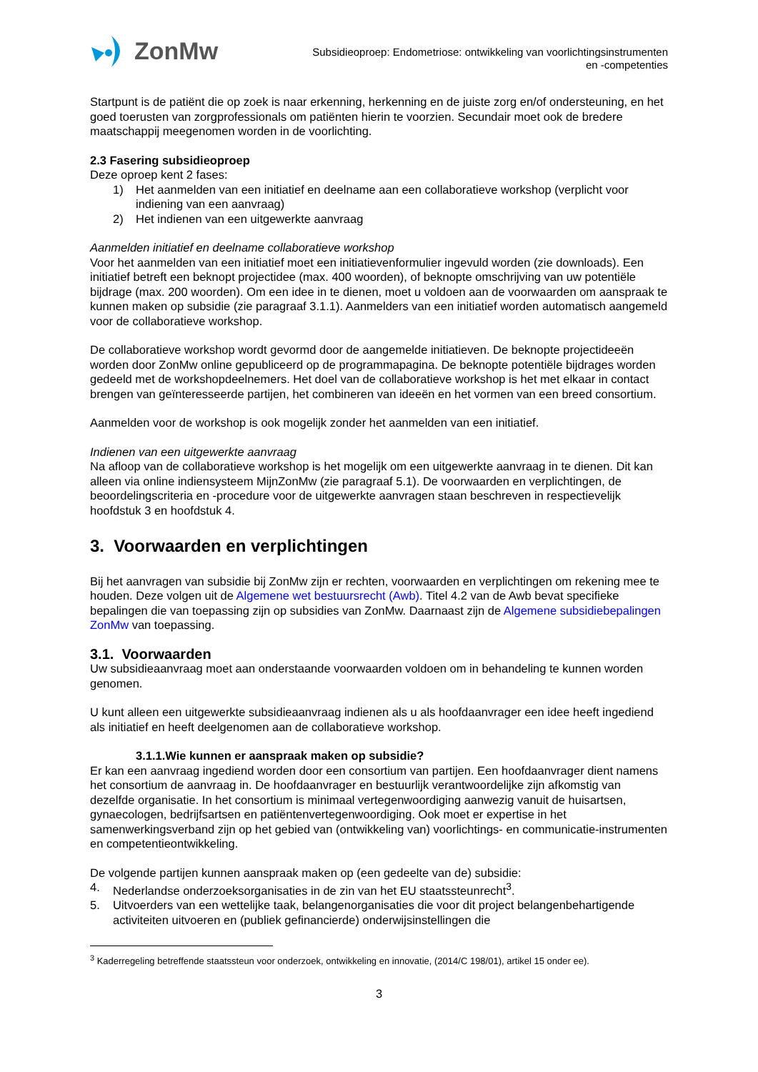ZonMw
Subsidieoproep: Endometriose: ontwikkeling van voorlichtingsinstrumenten
en -competenties
Startpunt is de patiënt die op zoek is naar erkenning, herkenning en de juiste zorg en/of ondersteuning, en het goed toerusten van zorgprofessionals om patiënten hierin te voorzien. Secundair moet ook de bredere maatschappij meegenomen worden in de voorlichting.
2.3 Fasering subsidieoproep
Deze oproep kent 2 fases:
1) Het aanmelden van een initiatief en deelname aan een collaboratieve workshop (verplicht voor indiening van een aanvraag)
2) Het indienen van een uitgewerkte aanvraag
Aanmelden initiatief en deelname collaboratieve workshop
Voor het aanmelden van een initiatief moet een initiatievenformulier ingevuld worden (zie downloads). Een initiatief betreft een beknopt projectidee (max. 400 woorden), of beknopte omschrijving van uw potentiële bijdrage (max. 200 woorden). Om een idee in te dienen, moet u voldoen aan de voorwaarden om aanspraak te kunnen maken op subsidie (zie paragraaf 3.1.1). Aanmelders van een initiatief worden automatisch aangemeld voor de collaboratieve workshop.
De collaboratieve workshop wordt gevormd door de aangemelde initiatieven. De beknopte projectideeën worden door ZonMw online gepubliceerd op de programmapagina. De beknopte potentiële bijdrages worden gedeeld met de workshopdeelnemers. Het doel van de collaboratieve workshop is het met elkaar in contact brengen van geïnteresseerde partijen, het combineren van ideeën en het vormen van een breed consortium.
Aanmelden voor de workshop is ook mogelijk zonder het aanmelden van een initiatief.
Indienen van een uitgewerkte aanvraag
Na afloop van de collaboratieve workshop is het mogelijk om een uitgewerkte aanvraag in te dienen. Dit kan alleen via online indiensysteem MijnZonMw (zie paragraaf 5.1). De voorwaarden en verplichtingen, de beoordelingscriteria en -procedure voor de uitgewerkte aanvragen staan beschreven in respectievelijk hoofdstuk 3 en hoofdstuk 4.
3. Voorwaarden en verplichtingen
Bij het aanvragen van subsidie bij ZonMw zijn er rechten, voorwaarden en verplichtingen om rekening mee te houden. Deze volgen uit de Algemene wet bestuursrecht (Awb). Titel 4.2 van de Awb bevat specifieke bepalingen die van toepassing zijn op subsidies van ZonMw. Daarnaast zijn de Algemene subsidiebepalingen ZonMw van toepassing.
3.1. Voorwaarden
Uw subsidieaanvraag moet aan onderstaande voorwaarden voldoen om in behandeling te kunnen worden genomen.
U kunt alleen een uitgewerkte subsidieaanvraag indienen als u als hoofdaanvrager een idee heeft ingediend als initiatief en heeft deelgenomen aan de collaboratieve workshop.
3.1.1.Wie kunnen er aanspraak maken op subsidie?
Er kan een aanvraag ingediend worden door een consortium van partijen. Een hoofdaanvrager dient namens het consortium de aanvraag in. De hoofdaanvrager en bestuurlijk verantwoordelijke zijn afkomstig van dezelfde organisatie. In het consortium is minimaal vertegenwoordiging aanwezig vanuit de huisartsen, gynaecologen, bedrijfsartsen en patiëntenvertegenwoordiging. Ook moet er expertise in het samenwerkingsverband zijn op het gebied van (ontwikkeling van) voorlichtings- en communicatie-instrumenten en competentieontwikkeling.
De volgende partijen kunnen aanspraak maken op (een gedeelte van de) subsidie:
4. Nederlandse onderzoeksorganisaties in de zin van het EU staatssteunrecht<sup>3</sup>.
5. Uitvoerders van een wettelijke taak, belangenorganisaties die voor dit project belangenbehartigende activiteiten uitvoeren en (publiek gefinancierde) onderwijsinstellingen die
<sup>3</sup> Kaderregeling betreffende staatssteun voor onderzoek, ontwikkeling en innovatie, (2014/C 198/01), artikel 15 onder ee).
3